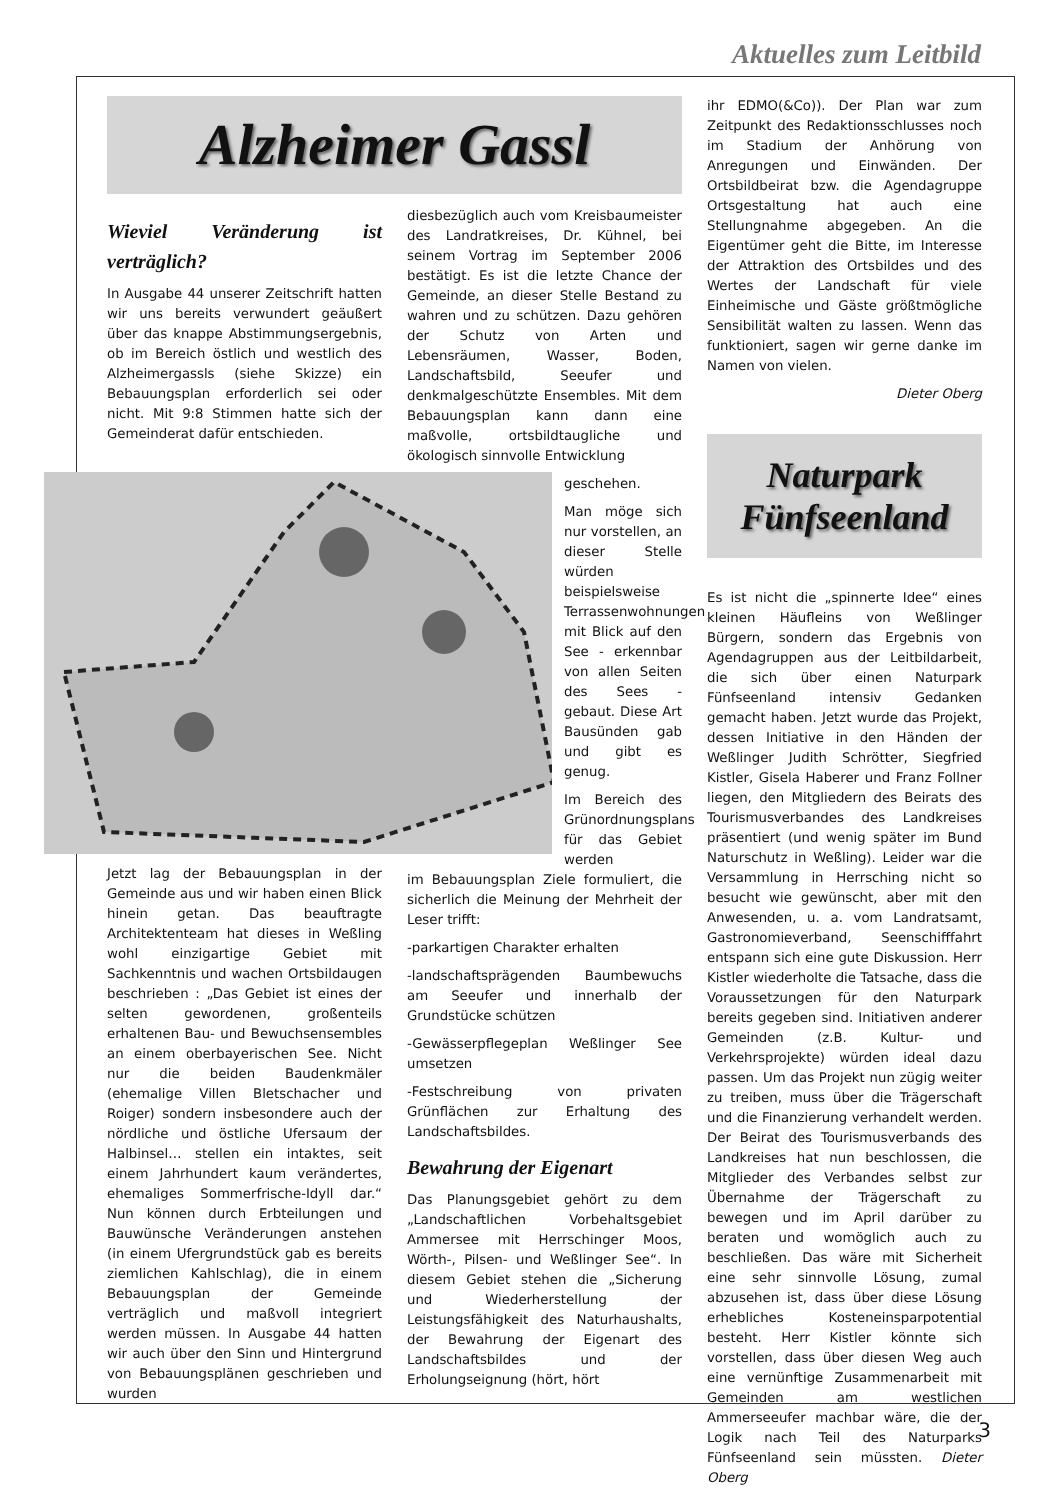Aktuelles zum Leitbild
Alzheimer Gassl
Wieviel Veränderung ist verträglich?
In Ausgabe 44 unserer Zeitschrift hatten wir uns bereits verwundert geäußert über das knappe Abstimmungsergebnis, ob im Bereich östlich und westlich des Alzheimergassls (siehe Skizze) ein Bebauungsplan erforderlich sei oder nicht. Mit 9:8 Stimmen hatte sich der Gemeinderat dafür entschieden.
Jetzt lag der Bebauungsplan in der Gemeinde aus und wir haben einen Blick hinein getan. Das beauftragte Architektenteam hat dieses in Weßling wohl einzigartige Gebiet mit Sachkenntnis und wachen Ortsbildaugen beschrieben : „Das Gebiet ist eines der selten gewordenen, großenteils erhaltenen Bau- und Bewuchsensembles an einem oberbayerischen See. Nicht nur die beiden Baudenkmäler (ehemalige Villen Bletschacher und Roiger) sondern insbesondere auch der nördliche und östliche Ufersaum der Halbinsel… stellen ein intaktes, seit einem Jahrhundert kaum verändertes, ehemaliges Sommerfrische-Idyll dar.“ Nun können durch Erbteilungen und Bauwünsche Veränderungen anstehen (in einem Ufergrundstück gab es bereits ziemlichen Kahlschlag), die in einem Bebauungsplan der Gemeinde verträglich und maßvoll integriert werden müssen. In Ausgabe 44 hatten wir auch über den Sinn und Hintergrund von Bebauungsplänen geschrieben und wurden
diesbezüglich auch vom Kreisbaumeister des Landratkreises, Dr. Kühnel, bei seinem Vortrag im September 2006 bestätigt. Es ist die letzte Chance der Gemeinde, an dieser Stelle Bestand zu wahren und zu schützen. Dazu gehören der Schutz von Arten und Lebensräumen, Wasser, Boden, Landschaftsbild, Seeufer und denkmalgeschützte Ensembles. Mit dem Bebauungsplan kann dann eine maßvolle, ortsbildtaugliche und ökologisch sinnvolle Entwicklung
geschehen.
Man möge sich nur vorstellen, an dieser Stelle würden beispielsweise Terrassenwohnungen mit Blick auf den See - erkennbar von allen Seiten des Sees - gebaut. Diese Art Bausünden gab und gibt es genug.
Im Bereich des Grünordnungsplans für das Gebiet werden
im Bebauungsplan Ziele formuliert, die sicherlich die Meinung der Mehrheit der Leser trifft:
-parkartigen Charakter erhalten
-landschaftsprägenden Baumbewuchs am Seeufer und innerhalb der Grundstücke schützen
-Gewässerpflegeplan Weßlinger See umsetzen
-Festschreibung von privaten Grünflächen zur Erhaltung des Landschaftsbildes.
Bewahrung der Eigenart
Das Planungsgebiet gehört zu dem „Landschaftlichen Vorbehaltsgebiet Ammersee mit Herrschinger Moos, Wörth-, Pilsen- und Weßlinger See“. In diesem Gebiet stehen die „Sicherung und Wiederherstellung der Leistungsfähigkeit des Naturhaushalts, der Bewahrung der Eigenart des Landschaftsbildes und der Erholungseignung (hört, hört
ihr EDMO(&Co)). Der Plan war zum Zeitpunkt des Redaktionsschlusses noch im Stadium der Anhörung von Anregungen und Einwänden. Der Ortsbildbeirat bzw. die Agendagruppe Ortsgestaltung hat auch eine Stellungnahme abgegeben. An die Eigentümer geht die Bitte, im Interesse der Attraktion des Ortsbildes und des Wertes der Landschaft für viele Einheimische und Gäste größtmögliche Sensibilität walten zu lassen. Wenn das funktioniert, sagen wir gerne danke im Namen von vielen.
Dieter Oberg
Naturpark Fünfseenland
Es ist nicht die „spinnerte Idee“ eines kleinen Häufleins von Weßlinger Bürgern, sondern das Ergebnis von Agendagruppen aus der Leitbildarbeit, die sich über einen Naturpark Fünfseenland intensiv Gedanken gemacht haben. Jetzt wurde das Projekt, dessen Initiative in den Händen der Weßlinger Judith Schrötter, Siegfried Kistler, Gisela Haberer und Franz Follner liegen, den Mitgliedern des Beirats des Tourismusverbandes des Landkreises präsentiert (und wenig später im Bund Naturschutz in Weßling). Leider war die Versammlung in Herrsching nicht so besucht wie gewünscht, aber mit den Anwesenden, u. a. vom Landratsamt, Gastronomieverband, Seenschifffahrt entspann sich eine gute Diskussion. Herr Kistler wiederholte die Tatsache, dass die Voraussetzungen für den Naturpark bereits gegeben sind. Initiativen anderer Gemeinden (z.B. Kultur- und Verkehrsprojekte) würden ideal dazu passen. Um das Projekt nun zügig weiter zu treiben, muss über die Trägerschaft und die Finanzierung verhandelt werden. Der Beirat des Tourismusverbands des Landkreises hat nun beschlossen, die Mitglieder des Verbandes selbst zur Übernahme der Trägerschaft zu bewegen und im April darüber zu beraten und womöglich auch zu beschließen. Das wäre mit Sicherheit eine sehr sinnvolle Lösung, zumal abzusehen ist, dass über diese Lösung erhebliches Kosteneinsparpotential besteht. Herr Kistler könnte sich vorstellen, dass über diesen Weg auch eine vernünftige Zusammenarbeit mit Gemeinden am westlichen Ammerseeufer machbar wäre, die der Logik nach Teil des Naturparks Fünfseenland sein müssten. Dieter Oberg
3